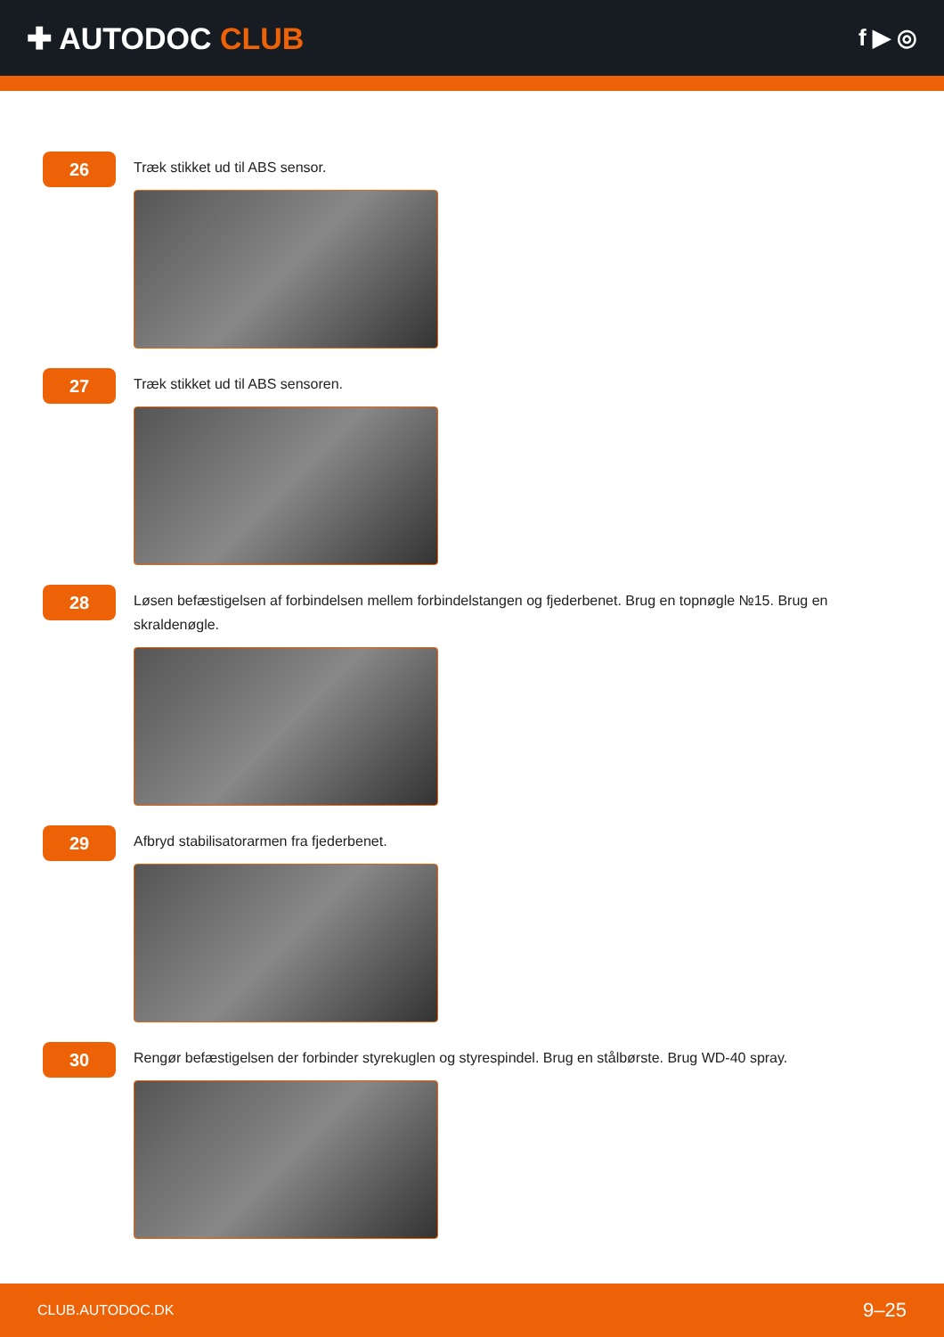✚ AUTODOC CLUB
f ▶ ◎
26
Træk stikket ud til ABS sensor.
27
Træk stikket ud til ABS sensoren.
28
Løsen befæstigelsen af forbindelsen mellem forbindelstangen og fjederbenet. Brug en topnøgle №15. Brug en skraldenøgle.
29
Afbryd stabilisatorarmen fra fjederbenet.
30
Rengør befæstigelsen der forbinder styrekuglen og styrespindel. Brug en stålbørste. Brug WD-40 spray.
CLUB.AUTODOC.DK 9–25